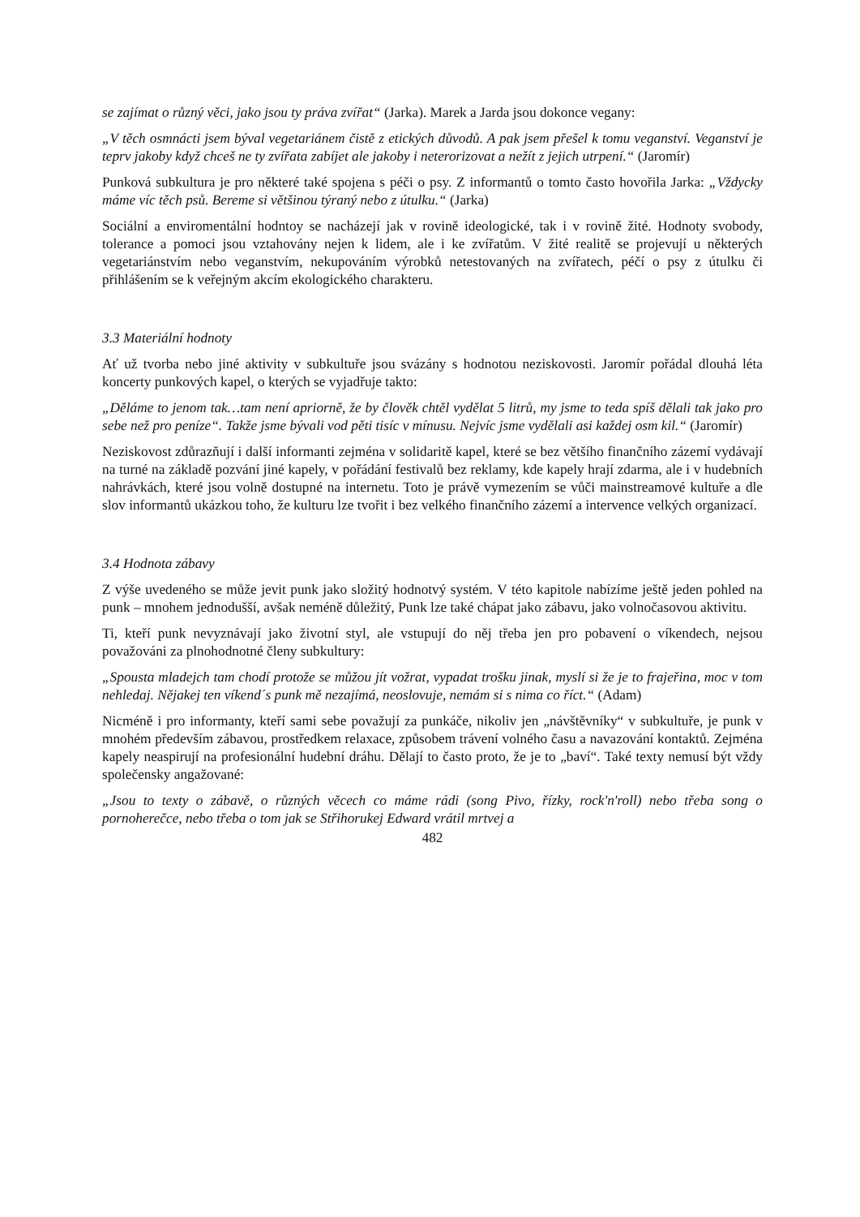se zajímat o různý věci, jako jsou ty práva zvířat“ (Jarka). Marek a Jarda jsou dokonce vegany:
„V těch osmnácti jsem býval vegetariánem čistě z etických důvodů. A pak jsem přešel k tomu veganství. Veganství je teprv jakoby když chceš ne ty zvířata zabíjet ale jakoby i neterorizovat a nežít z jejich utrpení.“ (Jaromír)
Punková subkultura je pro některé také spojena s péči o psy. Z informantů o tomto často hovořila Jarka: „Vždycky máme víc těch psů. Bereme si většinou týraný nebo z útulku.“ (Jarka)
Sociální a enviromentální hodntoy se nacházejí jak v rovině ideologické, tak i v rovině žité. Hodnoty svobody, tolerance a pomoci jsou vztahovány nejen k lidem, ale i ke zvířatům. V žité realitě se projevují u některých vegetariánstvím nebo veganstvím, nekupováním výrobků netestovaných na zvířatech, péčí o psy z útulku či přihlášením se k veřejným akcím ekologického charakteru.
3.3 Materiální hodnoty
Ať už tvorba nebo jiné aktivity v subkultuře jsou svázány s hodnotou neziskovosti. Jaromír pořádal dlouhá léta koncerty punkových kapel, o kterých se vyjadřuje takto:
„Děláme to jenom tak…tam není apriorně, že by člověk chtěl vydělat 5 litrů, my jsme to teda spíš dělali tak jako pro sebe než pro peníze“. Takže jsme bývali vod pěti tisíc v mínusu. Nejvíc jsme vydělali asi každej osm kil.“ (Jaromír)
Neziskovost zdůrazňují i další informanti zejména v solidaritě kapel, které se bez většího finančního zázemí vydávají na turné na základě pozvání jiné kapely, v pořádání festivalů bez reklamy, kde kapely hrají zdarma, ale i v hudebních nahrávkách, které jsou volně dostupné na internetu. Toto je právě vymezením se vůči mainstreamové kultuře a dle slov informantů ukázkou toho, že kulturu lze tvořit i bez velkého finančního zázemí a intervence velkých organizací.
3.4 Hodnota zábavy
Z výše uvedeného se může jevit punk jako složitý hodnotvý systém. V této kapitole nabízíme ještě jeden pohled na punk – mnohem jednodušší, avšak neméně důležitý, Punk lze také chápat jako zábavu, jako volnočasovou aktivitu.
Ti, kteří punk nevyznávají jako životní styl, ale vstupují do něj třeba jen pro pobavení o víkendech, nejsou považováni za plnohodnotné členy subkultury:
„Spousta mladejch tam chodí protože se můžou jít vožrat, vypadat trošku jinak, myslí si že je to frajeřina, moc v tom nehledaj. Nějakej ten víkend´s punk mě nezajímá, neoslovuje, nemám si s nima co říct.“ (Adam)
Nicméně i pro informanty, kteří sami sebe považují za punkáče, nikoliv jen „návštěvníky“ v subkultuře, je punk v mnohém především zábavou, prostředkem relaxace, způsobem trávení volného času a navazování kontaktů. Zejména kapely neaspirují na profesionální hudební dráhu. Dělají to často proto, že je to „baví“. Také texty nemusí být vždy společensky angažované:
„Jsou to texty o zábavě, o různých věcech co máme rádi (song Pivo, řízky, rock'n'roll) nebo třeba song o pornoherečce, nebo třeba o tom jak se Střihorukej Edward vrátil mrtvej a
482